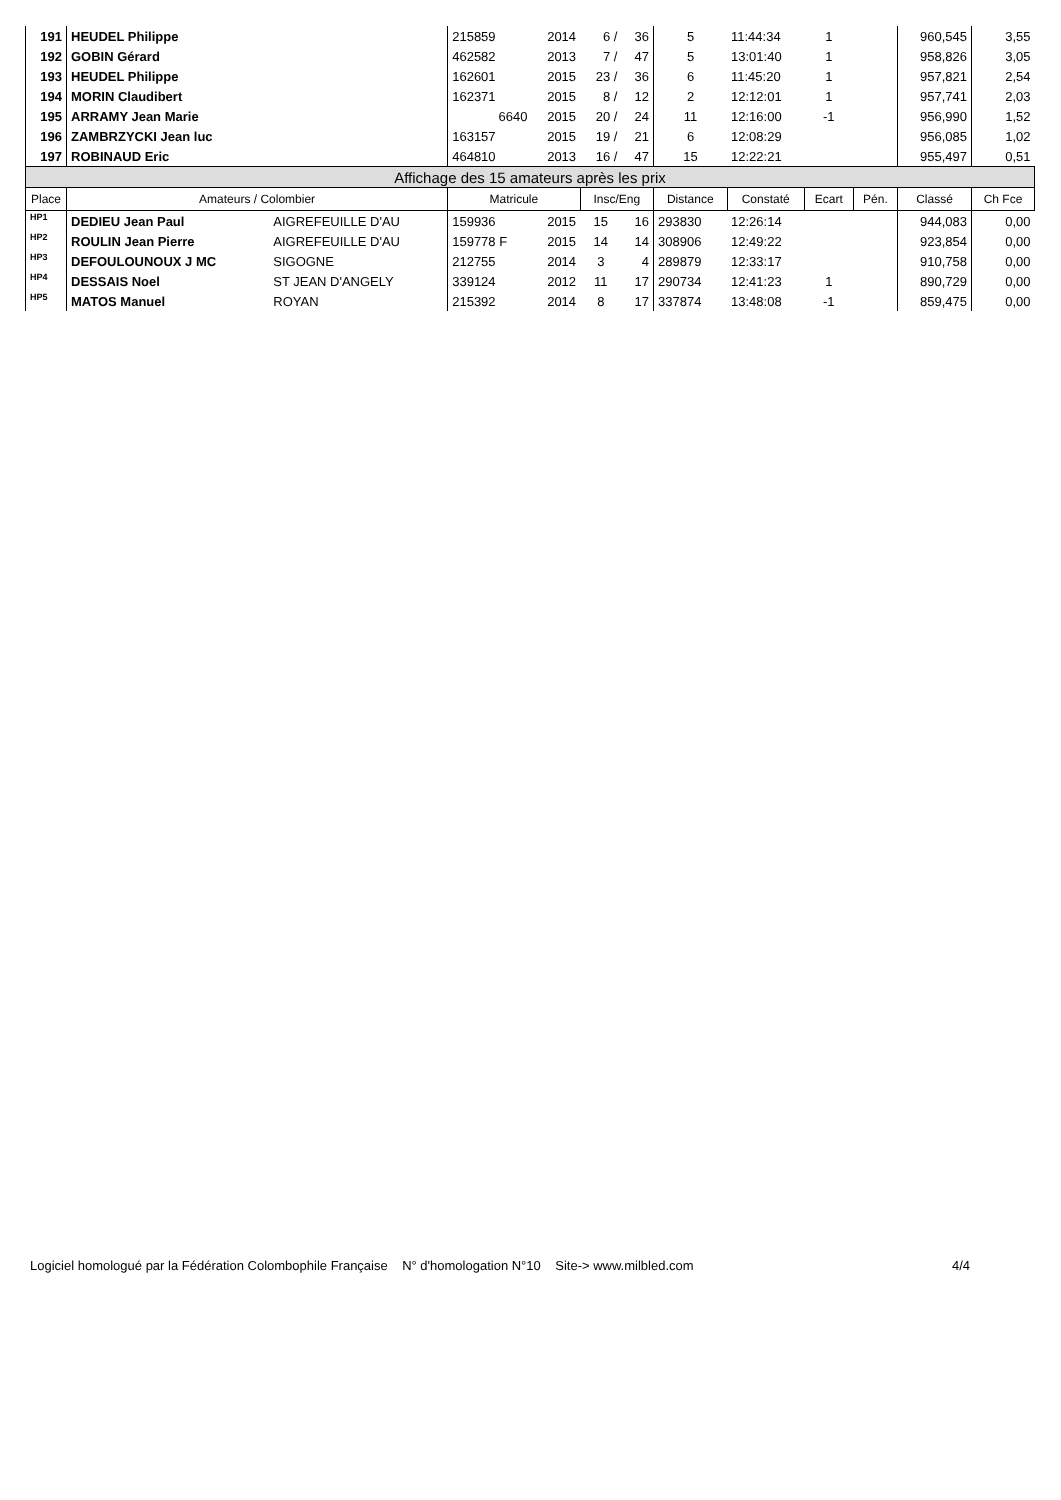| 191 | HEUDEL Philippe | | 215859 | 2014 | 6 / | 36 | 5 | 11:44:34 | 1 | | 960,545 | 3,55 |
| 192 | GOBIN Gérard | | 462582 | 2013 | 7 / | 47 | 5 | 13:01:40 | 1 | | 958,826 | 3,05 |
| 193 | HEUDEL Philippe | | 162601 | 2015 | 23 / | 36 | 6 | 11:45:20 | 1 | | 957,821 | 2,54 |
| 194 | MORIN Claudibert | | 162371 | 2015 | 8 / | 12 | 2 | 12:12:01 | 1 | | 957,741 | 2,03 |
| 195 | ARRAMY Jean Marie | | 6640 | 2015 | 20 / | 24 | 11 | 12:16:00 | -1 | | 956,990 | 1,52 |
| 196 | ZAMBRZYCKI Jean luc | | 163157 | 2015 | 19 / | 21 | 6 | 12:08:29 | | | 956,085 | 1,02 |
| 197 | ROBINAUD Eric | | 464810 | 2013 | 16 / | 47 | 15 | 12:22:21 | | | 955,497 | 0,51 |
| Affichage des 15 amateurs après les prix | | | | | | | | | | | | |
| Place | Amateurs / Colombier | | Matricule | | Insc/Eng | | Distance | Constaté | Ecart | Pén. | Classé | Ch Fce |
| HP1 | DEDIEU Jean Paul | AIGREFEUILLE D'AU | 159936 | 2015 | 15 | 16 | 293830 | 12:26:14 | | | 944,083 | 0,00 |
| HP2 | ROULIN Jean Pierre | AIGREFEUILLE D'AU | 159778 F | 2015 | 14 | 14 | 308906 | 12:49:22 | | | 923,854 | 0,00 |
| HP3 | DEFOULOUNOUX J MC | SIGOGNE | 212755 | 2014 | 3 | 4 | 289879 | 12:33:17 | | | 910,758 | 0,00 |
| HP4 | DESSAIS Noel | ST JEAN D'ANGELY | 339124 | 2012 | 11 | 17 | 290734 | 12:41:23 | 1 | | 890,729 | 0,00 |
| HP5 | MATOS Manuel | ROYAN | 215392 | 2014 | 8 | 17 | 337874 | 13:48:08 | -1 | | 859,475 | 0,00 |
Logiciel homologué par la Fédération Colombophile Française N° d'homologation N°10 Site-> www.milbled.com 4/4